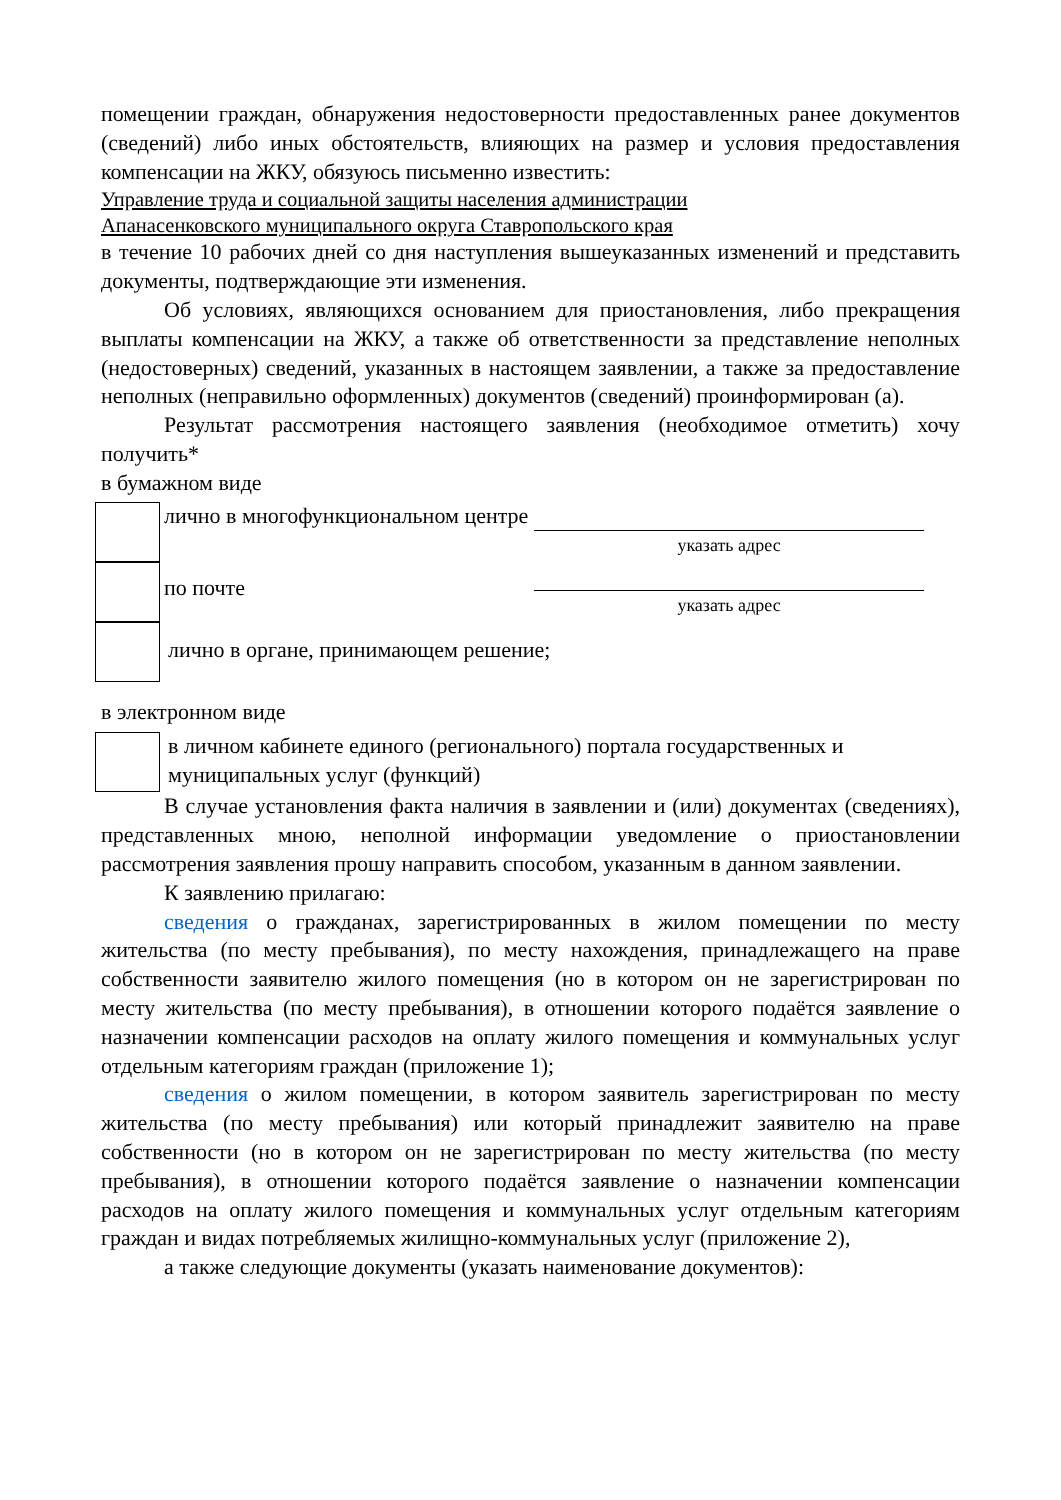помещении граждан, обнаружения недостоверности предоставленных ранее документов (сведений) либо иных обстоятельств, влияющих на размер и условия предоставления компенсации на ЖКУ, обязуюсь письменно известить:
Управление труда и социальной защиты населения администрации
Апанасенковского муниципального округа Ставропольского края
в течение 10 рабочих дней со дня наступления вышеуказанных изменений и представить документы, подтверждающие эти изменения.
Об условиях, являющихся основанием для приостановления, либо прекращения выплаты компенсации на ЖКУ, а также об ответственности за представление неполных (недостоверных) сведений, указанных в настоящем заявлении, а также за предоставление неполных (неправильно оформленных) документов (сведений) проинформирован (а).
Результат рассмотрения настоящего заявления (необходимое отметить) хочу получить*
в бумажном виде
лично в многофункциональном центре
указать адрес
по почте
указать адрес
лично в органе, принимающем решение;
в электронном виде
в личном кабинете единого (регионального) портала государственных и муниципальных услуг (функций)
В случае установления факта наличия в заявлении и (или) документах (сведениях), представленных мною, неполной информации уведомление о приостановлении рассмотрения заявления прошу направить способом, указанным в данном заявлении.
К заявлению прилагаю:
сведения о гражданах, зарегистрированных в жилом помещении по месту жительства (по месту пребывания), по месту нахождения, принадлежащего на праве собственности заявителю жилого помещения (но в котором он не зарегистрирован по месту жительства (по месту пребывания), в отношении которого подаётся заявление о назначении компенсации расходов на оплату жилого помещения и коммунальных услуг отдельным категориям граждан (приложение 1);
сведения о жилом помещении, в котором заявитель зарегистрирован по месту жительства (по месту пребывания) или который принадлежит заявителю на праве собственности (но в котором он не зарегистрирован по месту жительства (по месту пребывания), в отношении которого подаётся заявление о назначении компенсации расходов на оплату жилого помещения и коммунальных услуг отдельным категориям граждан и видах потребляемых жилищно-коммунальных услуг (приложение 2),
а также следующие документы (указать наименование документов):